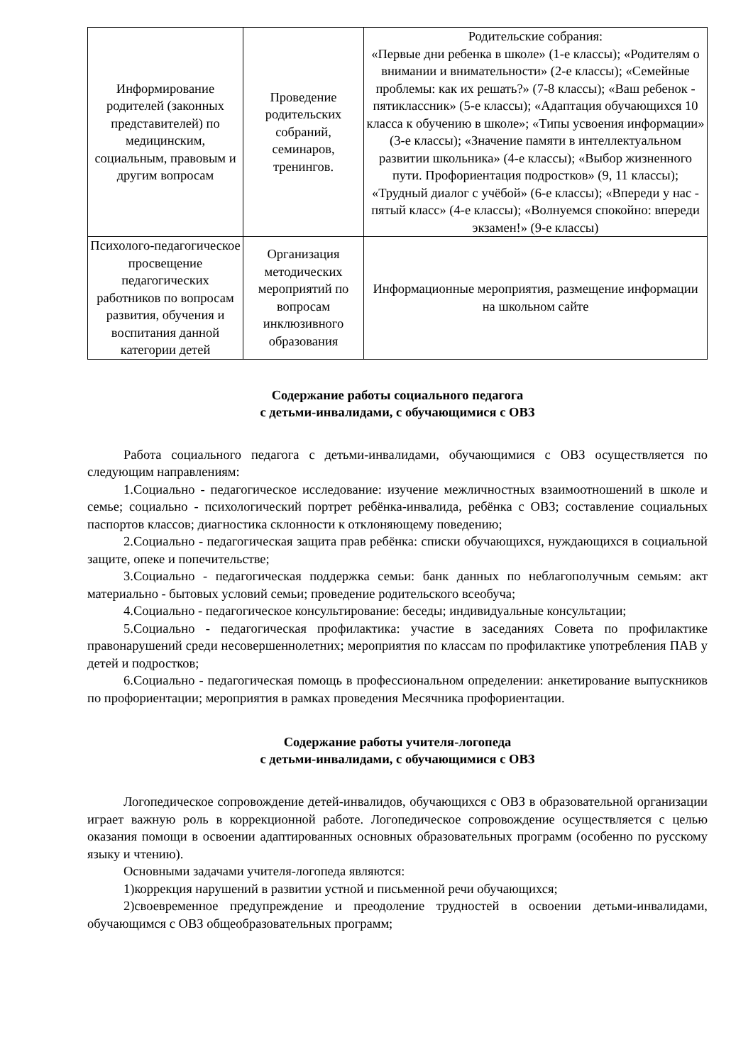| Информирование родителей (законных представителей) по медицинским, социальным, правовым и другим вопросам | Проведение родительских собраний, семинаров, тренингов. | Родительские собрания: «Первые дни ребенка в школе» (1-е классы); «Родителям о внимании и внимательности» (2-е классы); «Семейные проблемы: как их решать?» (7-8 классы); «Ваш ребенок - пятиклассник» (5-е классы); «Адаптация обучающихся 10 класса к обучению в школе»; «Типы усвоения информации» (3-е классы); «Значение памяти в интеллектуальном развитии школьника» (4-е классы); «Выбор жизненного пути. Профориентация подростков» (9, 11 классы); «Трудный диалог с учёбой» (6-е классы); «Впереди у нас - пятый класс» (4-е классы); «Волнуемся спокойно: впереди экзамен!» (9-е классы) |
| Психолого-педагогическое просвещение педагогических работников по вопросам развития, обучения и воспитания данной категории детей | Организация методических мероприятий по вопросам инклюзивного образования | Информационные мероприятия, размещение информации на школьном сайте |
Содержание работы социального педагога
с детьми-инвалидами, с обучающимися с ОВЗ
Работа социального педагога с детьми-инвалидами, обучающимися с ОВЗ осуществляется по следующим направлениям:
1.Социально - педагогическое исследование: изучение межличностных взаимоотношений в школе и семье; социально - психологический портрет ребёнка-инвалида, ребёнка с ОВЗ; составление социальных паспортов классов; диагностика склонности к отклоняющему поведению;
2.Социально - педагогическая защита прав ребёнка: списки обучающихся, нуждающихся в социальной защите, опеке и попечительстве;
3.Социально - педагогическая поддержка семьи: банк данных по неблагополучным семьям: акт материально - бытовых условий семьи; проведение родительского всеобуча;
4.Социально - педагогическое консультирование: беседы; индивидуальные консультации;
5.Социально - педагогическая профилактика: участие в заседаниях Совета по профилактике правонарушений среди несовершеннолетних; мероприятия по классам по профилактике употребления ПАВ у детей и подростков;
6.Социально - педагогическая помощь в профессиональном определении: анкетирование выпускников по профориентации; мероприятия в рамках проведения Месячника профориентации.
Содержание работы учителя-логопеда
с детьми-инвалидами, с обучающимися с ОВЗ
Логопедическое сопровождение детей-инвалидов, обучающихся с ОВЗ в образовательной организации играет важную роль в коррекционной работе. Логопедическое сопровождение осуществляется с целью оказания помощи в освоении адаптированных основных образовательных программ (особенно по русскому языку и чтению).
Основными задачами учителя-логопеда являются:
1)коррекция нарушений в развитии устной и письменной речи обучающихся;
2)своевременное предупреждение и преодоление трудностей в освоении детьми-инвалидами, обучающимся с ОВЗ общеобразовательных программ;